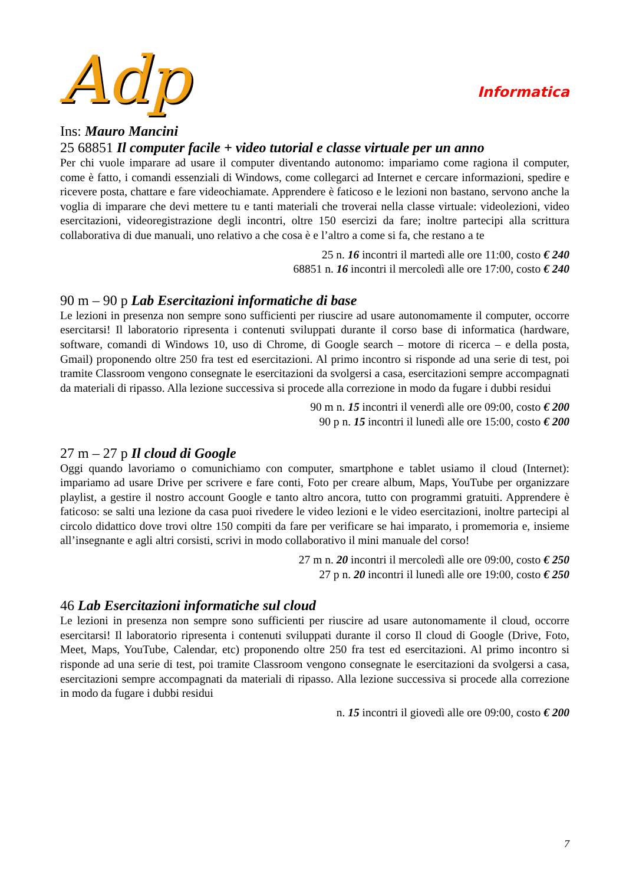Adp
Informatica
Ins: Mauro Mancini
25 68851 Il computer facile + video tutorial e classe virtuale per un anno
Per chi vuole imparare ad usare il computer diventando autonomo: impariamo come ragiona il computer, come è fatto, i comandi essenziali di Windows, come collegarci ad Internet e cercare informazioni, spedire e ricevere posta, chattare e fare videochiamate. Apprendere è faticoso e le lezioni non bastano, servono anche la voglia di imparare che devi mettere tu e tanti materiali che troverai nella classe virtuale: videolezioni, video esercitazioni, videoregistrazione degli incontri, oltre 150 esercizi da fare; inoltre partecipi alla scrittura collaborativa di due manuali, uno relativo a che cosa è e l’altro a come si fa, che restano a te
25 n. 16 incontri il martedì alle ore 11:00, costo € 240
68851 n. 16 incontri il mercoledì alle ore 17:00, costo € 240
90 m – 90 p Lab Esercitazioni informatiche di base
Le lezioni in presenza non sempre sono sufficienti per riuscire ad usare autonomamente il computer, occorre esercitarsi! Il laboratorio ripresenta i contenuti sviluppati durante il corso base di informatica (hardware, software, comandi di Windows 10, uso di Chrome, di Google search – motore di ricerca – e della posta, Gmail) proponendo oltre 250 fra test ed esercitazioni. Al primo incontro si risponde ad una serie di test, poi tramite Classroom vengono consegnate le esercitazioni da svolgersi a casa, esercitazioni sempre accompagnati da materiali di ripasso. Alla lezione successiva si procede alla correzione in modo da fugare i dubbi residui
90 m n. 15 incontri il venerdì alle ore 09:00, costo € 200
90 p n. 15 incontri il lunedì alle ore 15:00, costo € 200
27 m – 27 p Il cloud di Google
Oggi quando lavoriamo o comunichiamo con computer, smartphone e tablet usiamo il cloud (Internet): impariamo ad usare Drive per scrivere e fare conti, Foto per creare album, Maps, YouTube per organizzare playlist, a gestire il nostro account Google e tanto altro ancora, tutto con programmi gratuiti. Apprendere è faticoso: se salti una lezione da casa puoi rivedere le video lezioni e le video esercitazioni, inoltre partecipi al circolo didattico dove trovi oltre 150 compiti da fare per verificare se hai imparato, i promemoria e, insieme all’insegnante e agli altri corsisti, scrivi in modo collaborativo il mini manuale del corso!
27 m n. 20 incontri il mercoledì alle ore 09:00, costo € 250
27 p n. 20 incontri il lunedì alle ore 19:00, costo € 250
46 Lab Esercitazioni informatiche sul cloud
Le lezioni in presenza non sempre sono sufficienti per riuscire ad usare autonomamente il cloud, occorre esercitarsi! Il laboratorio ripresenta i contenuti sviluppati durante il corso Il cloud di Google (Drive, Foto, Meet, Maps, YouTube, Calendar, etc) proponendo oltre 250 fra test ed esercitazioni. Al primo incontro si risponde ad una serie di test, poi tramite Classroom vengono consegnate le esercitazioni da svolgersi a casa, esercitazioni sempre accompagnati da materiali di ripasso. Alla lezione successiva si procede alla correzione in modo da fugare i dubbi residui
n. 15 incontri il giovedì alle ore 09:00, costo € 200
7